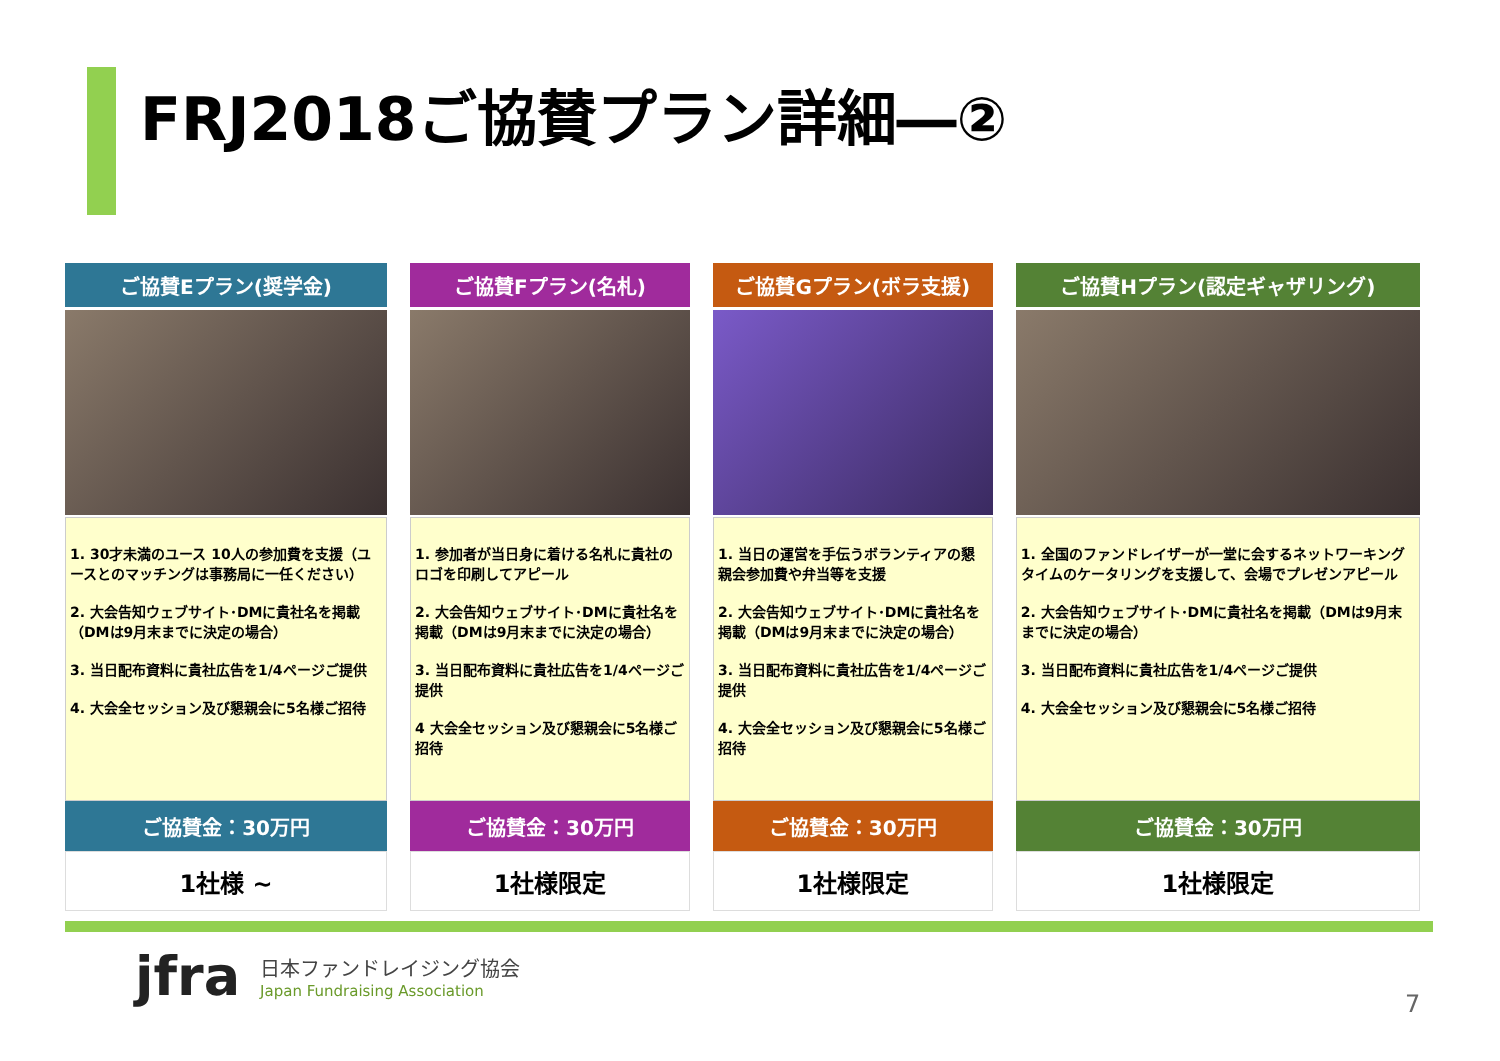FRJ2018ご協賛プラン詳細―②
| ご協賛Eプラン(奨学金) | ご協賛Fプラン(名札) | ご協賛Gプラン(ボラ支援) | ご協賛Hプラン(認定ギャザリング) |
| --- | --- | --- | --- |
| 1. 30才未満のユース 10人の参加費を支援（ユースとのマッチングは事務局に一任ください） 2. 大会告知ウェブサイト･DMに貴社名を掲載（DMは9月末までに決定の場合） 3. 当日配布資料に貴社広告を1/4ページご提供 4. 大会全セッション及び懇親会に5名様ご招待 | 1. 参加者が当日身に着ける名札に貴社のロゴを印刷してアピール 2. 大会告知ウェブサイト･DMに貴社名を掲載（DMは9月末までに決定の場合） 3. 当日配布資料に貴社広告を1/4ページご提供 4 大会全セッション及び懇親会に5名様ご招待 | 1. 当日の運営を手伝うボランティアの懇親会参加費や弁当等を支援 2. 大会告知ウェブサイト･DMに貴社名を掲載（DMは9月末までに決定の場合） 3. 当日配布資料に貴社広告を1/4ページご提供 4. 大会全セッション及び懇親会に5名様ご招待 | 1. 全国のファンドレイザーが一堂に会するネットワーキングタイムのケータリングを支援して、会場でプレゼンアピール 2. 大会告知ウェブサイト･DMに貴社名を掲載（DMは9月末までに決定の場合） 3. 当日配布資料に貴社広告を1/4ページご提供 4. 大会全セッション及び懇親会に5名様ご招待 |
| ご協賛金：30万円 | ご協賛金：30万円 | ご協賛金：30万円 | ご協賛金：30万円 |
| 1社様 ~ | 1社様限定 | 1社様限定 | 1社様限定 |
jfra
日本ファンドレイジング協会
Japan Fundraising Association
7